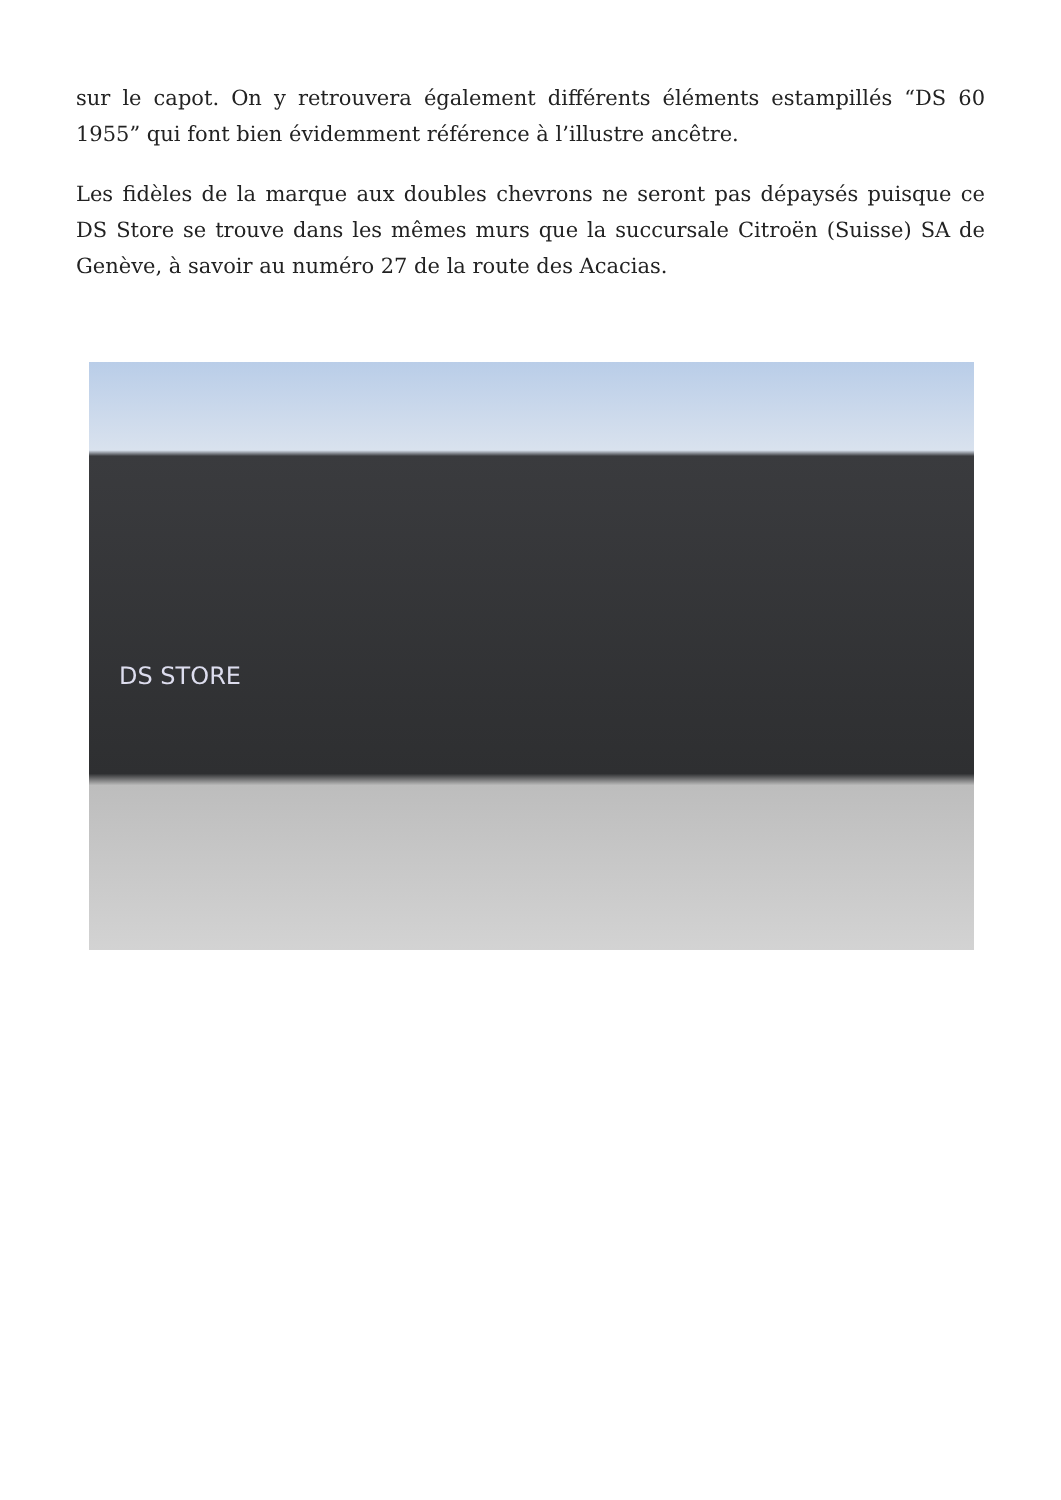sur le capot. On y retrouvera également différents éléments estampillés “DS 60 1955” qui font bien évidemment référence à l’illustre ancêtre.
Les fidèles de la marque aux doubles chevrons ne seront pas dépaysés puisque ce DS Store se trouve dans les mêmes murs que la succursale Citroën (Suisse) SA de Genève, à savoir au numéro 27 de la route des Acacias.
DS STORE